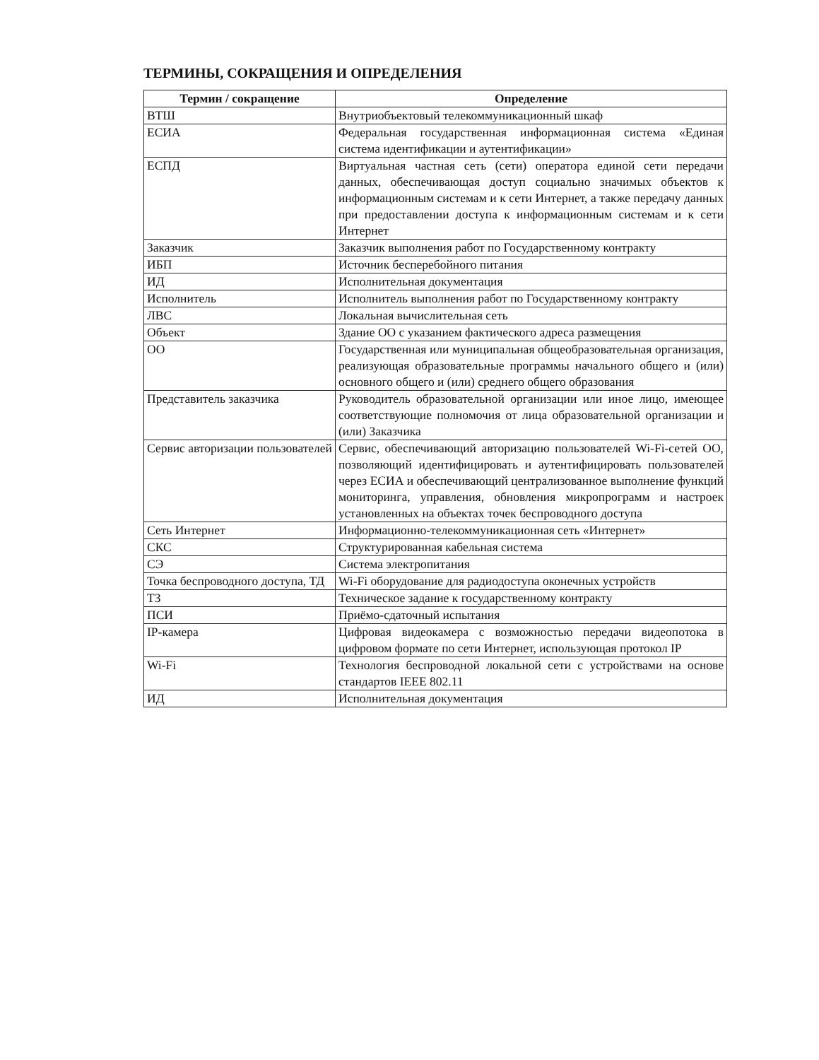ТЕРМИНЫ, СОКРАЩЕНИЯ И ОПРЕДЕЛЕНИЯ
| Термин / сокращение | Определение |
| --- | --- |
| ВТШ | Внутриобъектовый телекоммуникационный шкаф |
| ЕСИА | Федеральная государственная информационная система «Единая система идентификации и аутентификации» |
| ЕСПД | Виртуальная частная сеть (сети) оператора единой сети передачи данных, обеспечивающая доступ социально значимых объектов к информационным системам и к сети Интернет, а также передачу данных при предоставлении доступа к информационным системам и к сети Интернет |
| Заказчик | Заказчик выполнения работ по Государственному контракту |
| ИБП | Источник бесперебойного питания |
| ИД | Исполнительная документация |
| Исполнитель | Исполнитель выполнения работ по Государственному контракту |
| ЛВС | Локальная вычислительная сеть |
| Объект | Здание ОО с указанием фактического адреса размещения |
| ОО | Государственная или муниципальная общеобразовательная организация, реализующая образовательные программы начального общего и (или) основного общего и (или) среднего общего образования |
| Представитель заказчика | Руководитель образовательной организации или иное лицо, имеющее соответствующие полномочия от лица образовательной организации и (или) Заказчика |
| Сервис авторизации пользователей | Сервис, обеспечивающий авторизацию пользователей Wi-Fi-сетей ОО, позволяющий идентифицировать и аутентифицировать пользователей через ЕСИА и обеспечивающий централизованное выполнение функций мониторинга, управления, обновления микропрограмм и настроек установленных на объектах точек беспроводного доступа |
| Сеть Интернет | Информационно-телекоммуникационная сеть «Интернет» |
| СКС | Структурированная кабельная система |
| СЭ | Система электропитания |
| Точка беспроводного доступа, ТД | Wi-Fi оборудование для радиодоступа оконечных устройств |
| ТЗ | Техническое задание к государственному контракту |
| ПСИ | Приёмо-сдаточный испытания |
| IP-камера | Цифровая видеокамера с возможностью передачи видеопотока в цифровом формате по сети Интернет, использующая протокол IP |
| Wi-Fi | Технология беспроводной локальной сети с устройствами на основе стандартов IEEE 802.11 |
| ИД | Исполнительная документация |